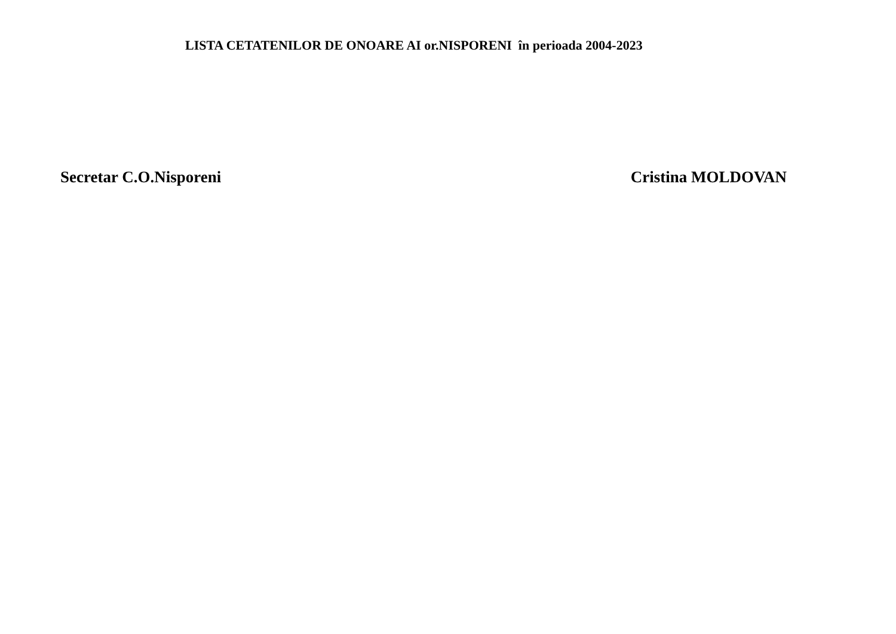LISTA CETATENILOR DE ONOARE AI or.NISPORENI în perioada 2004-2023
Secretar C.O.Nisporeni Cristina MOLDOVAN